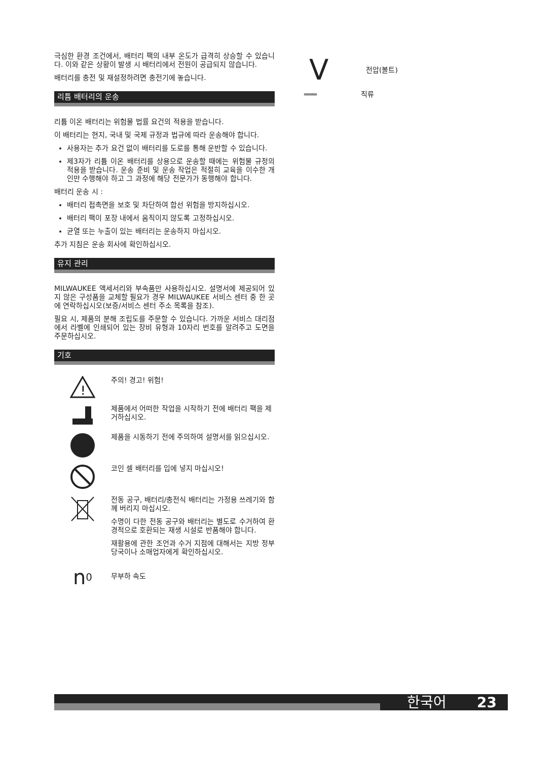극심한 환경 조건에서, 배터리 팩의 내부 온도가 급격히 상승할 수 있습니다. 이와 같은 상황이 발생 시 배터리에서 전원이 공급되지 않습니다.
배터리를 충전 및 재설정하려면 충전기에 놓습니다.
리튬 배터리의 운송
리튬 이온 배터리는 위험물 법률 요건의 적용을 받습니다.
이 배터리는 현지, 국내 및 국제 규정과 법규에 따라 운송해야 합니다.
사용자는 추가 요건 없이 배터리를 도로를 통해 운반할 수 있습니다.
제3자가 리튬 이온 배터리를 상용으로 운송할 때에는 위험물 규정의 적용을 받습니다. 운송 준비 및 운송 작업은 적절히 교육을 이수한 개인만 수행해야 하고 그 과정에 해당 전문가가 동행해야 합니다.
배터리 운송 시 :
배터리 접촉면을 보호 및 차단하여 합선 위험을 방지하십시오.
배터리 팩이 포장 내에서 움직이지 않도록 고정하십시오.
균열 또는 누출이 있는 배터리는 운송하지 마십시오.
추가 지침은 운송 회사에 확인하십시오.
유지 관리
MILWAUKEE 액세서리와 부속품만 사용하십시오. 설명서에 제공되어 있지 않은 구성품을 교체할 필요가 경우 MILWAUKEE 서비스 센터 중 한 곳에 연락하십시오(보증/서비스 센터 주소 목록을 참조).
필요 시, 제품의 분해 조립도를 주문할 수 있습니다. 가까운 서비스 대리점에서 라벨에 인쇄되어 있는 장비 유형과 10자리 번호를 알려주고 도면을 주문하십시오.
기호
!
주의! 경고! 위험!
제품에서 어떠한 작업을 시작하기 전에 배터리 팩을 제거하십시오.
제품을 시동하기 전에 주의하여 설명서를 읽으십시오.
코인 셀 배터리를 입에 넣지 마십시오!
전동 공구, 배터리/충전식 배터리는 가정용 쓰레기와 함께 버리지 마십시오.
수명이 다한 전동 공구와 배터리는 별도로 수거하여 환경적으로 호환되는 재생 시설로 반품해야 합니다.
재활용에 관한 조언과 수거 지점에 대해서는 지방 정부당국이나 소매업자에게 확인하십시오.
n<sub>0</sub>
무부하 속도
V
전압(볼트)
═══ 직류
한국어 23